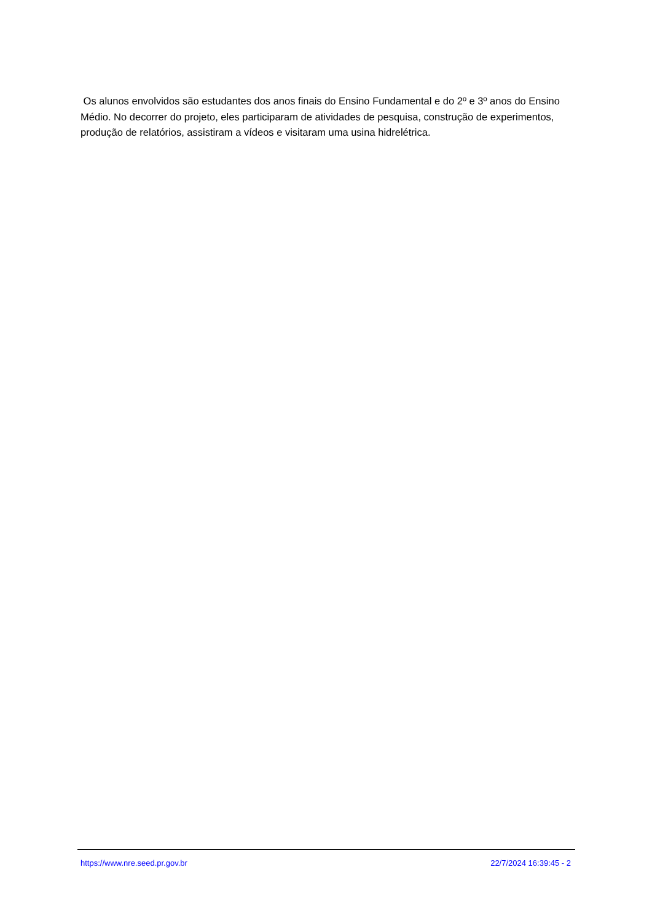Os alunos envolvidos são estudantes dos anos finais do Ensino Fundamental e do 2º e 3º anos do Ensino Médio. No decorrer do projeto, eles participaram de atividades de pesquisa, construção de experimentos, produção de relatórios, assistiram a vídeos e visitaram uma usina hidrelétrica.
https://www.nre.seed.pr.gov.br 22/7/2024 16:39:45 - 2